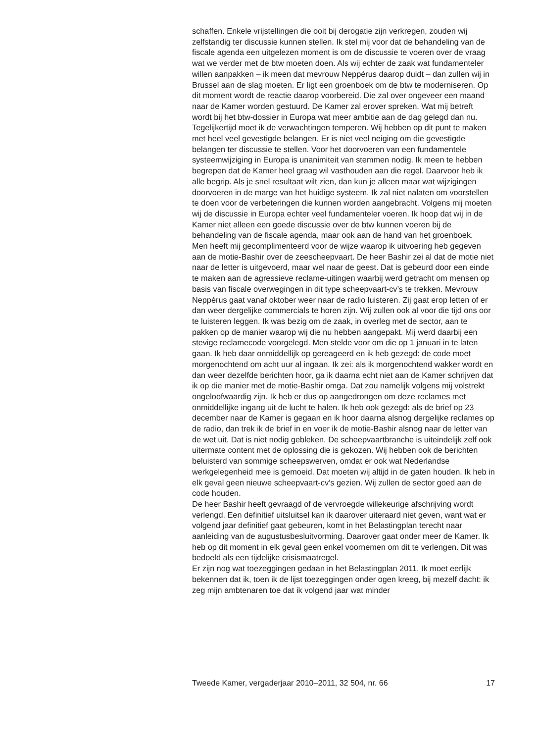schaffen. Enkele vrijstellingen die ooit bij derogatie zijn verkregen, zouden wij zelfstandig ter discussie kunnen stellen. Ik stel mij voor dat de behandeling van de fiscale agenda een uitgelezen moment is om de discussie te voeren over de vraag wat we verder met de btw moeten doen. Als wij echter de zaak wat fundamenteler willen aanpakken – ik meen dat mevrouw Neppérus daarop duidt – dan zullen wij in Brussel aan de slag moeten. Er ligt een groenboek om de btw te moderniseren. Op dit moment wordt de reactie daarop voorbereid. Die zal over ongeveer een maand naar de Kamer worden gestuurd. De Kamer zal erover spreken. Wat mij betreft wordt bij het btw-dossier in Europa wat meer ambitie aan de dag gelegd dan nu. Tegelijkertijd moet ik de verwachtingen temperen. Wij hebben op dit punt te maken met heel veel gevestigde belangen. Er is niet veel neiging om die gevestigde belangen ter discussie te stellen. Voor het doorvoeren van een fundamentele systeemwijziging in Europa is unanimiteit van stemmen nodig. Ik meen te hebben begrepen dat de Kamer heel graag wil vasthouden aan die regel. Daarvoor heb ik alle begrip. Als je snel resultaat wilt zien, dan kun je alleen maar wat wijzigingen doorvoeren in de marge van het huidige systeem. Ik zal niet nalaten om voorstellen te doen voor de verbeteringen die kunnen worden aangebracht. Volgens mij moeten wij de discussie in Europa echter veel fundamenteler voeren. Ik hoop dat wij in de Kamer niet alleen een goede discussie over de btw kunnen voeren bij de behandeling van de fiscale agenda, maar ook aan de hand van het groenboek.
Men heeft mij gecomplimenteerd voor de wijze waarop ik uitvoering heb gegeven aan de motie-Bashir over de zeescheepvaart. De heer Bashir zei al dat de motie niet naar de letter is uitgevoerd, maar wel naar de geest. Dat is gebeurd door een einde te maken aan de agressieve reclame-uitingen waarbij werd getracht om mensen op basis van fiscale overwegingen in dit type scheepvaart-cv’s te trekken. Mevrouw Neppérus gaat vanaf oktober weer naar de radio luisteren. Zij gaat erop letten of er dan weer dergelijke commercials te horen zijn. Wij zullen ook al voor die tijd ons oor te luisteren leggen. Ik was bezig om de zaak, in overleg met de sector, aan te pakken op de manier waarop wij die nu hebben aangepakt. Mij werd daarbij een stevige reclamecode voorgelegd. Men stelde voor om die op 1 januari in te laten gaan. Ik heb daar onmiddellijk op gereageerd en ik heb gezegd: de code moet morgenochtend om acht uur al ingaan. Ik zei: als ik morgenochtend wakker wordt en dan weer dezelfde berichten hoor, ga ik daarna echt niet aan de Kamer schrijven dat ik op die manier met de motie-Bashir omga. Dat zou namelijk volgens mij volstrekt ongeloofwaardig zijn. Ik heb er dus op aangedrongen om deze reclames met onmiddellijke ingang uit de lucht te halen. Ik heb ook gezegd: als de brief op 23 december naar de Kamer is gegaan en ik hoor daarna alsnog dergelijke reclames op de radio, dan trek ik de brief in en voer ik de motie-Bashir alsnog naar de letter van de wet uit. Dat is niet nodig gebleken. De scheepvaartbranche is uiteindelijk zelf ook uitermate content met de oplossing die is gekozen. Wij hebben ook de berichten beluisterd van sommige scheepswerven, omdat er ook wat Nederlandse werkgelegenheid mee is gemoeid. Dat moeten wij altijd in de gaten houden. Ik heb in elk geval geen nieuwe scheepvaart-cv’s gezien. Wij zullen de sector goed aan de code houden.
De heer Bashir heeft gevraagd of de vervroegde willekeurige afschrijving wordt verlengd. Een definitief uitsluitsel kan ik daarover uiteraard niet geven, want wat er volgend jaar definitief gaat gebeuren, komt in het Belastingplan terecht naar aanleiding van de augustusbesluitvorming. Daarover gaat onder meer de Kamer. Ik heb op dit moment in elk geval geen enkel voornemen om dit te verlengen. Dit was bedoeld als een tijdelijke crisismaatregel.
Er zijn nog wat toezeggingen gedaan in het Belastingplan 2011. Ik moet eerlijk bekennen dat ik, toen ik de lijst toezeggingen onder ogen kreeg, bij mezelf dacht: ik zeg mijn ambtenaren toe dat ik volgend jaar wat minder
Tweede Kamer, vergaderjaar 2010–2011, 32 504, nr. 66 17